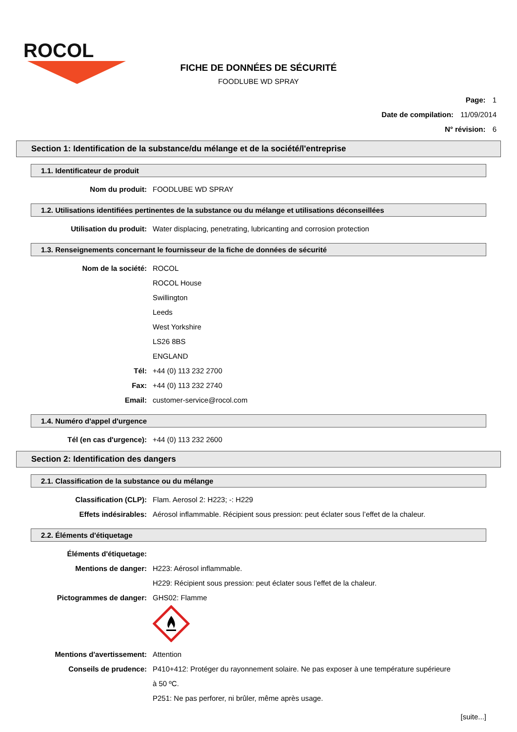ROCOL
FICHE DE DONNÉES DE SÉCURITÉ
FOODLUBE WD SPRAY
Page: 1
Date de compilation: 11/09/2014
N° révision: 6
Section 1: Identification de la substance/du mélange et de la société/l'entreprise
1.1. Identificateur de produit
Nom du produit: FOODLUBE WD SPRAY
1.2. Utilisations identifiées pertinentes de la substance ou du mélange et utilisations déconseillées
Utilisation du produit: Water displacing, penetrating, lubricanting and corrosion protection
1.3. Renseignements concernant le fournisseur de la fiche de données de sécurité
Nom de la société: ROCOL
ROCOL House
Swillington
Leeds
West Yorkshire
LS26 8BS
ENGLAND
Tél: +44 (0) 113 232 2700
Fax: +44 (0) 113 232 2740
Email: customer-service@rocol.com
1.4. Numéro d'appel d'urgence
Tél (en cas d'urgence): +44 (0) 113 232 2600
Section 2: Identification des dangers
2.1. Classification de la substance ou du mélange
Classification (CLP): Flam. Aerosol 2: H223; -: H229
Effets indésirables: Aérosol inflammable. Récipient sous pression: peut éclater sous l’effet de la chaleur.
2.2. Éléments d'étiquetage
Éléments d'étiquetage:
Mentions de danger: H223: Aérosol inflammable.
H229: Récipient sous pression: peut éclater sous l’effet de la chaleur.
Pictogrammes de danger: GHS02: Flamme
Mentions d'avertissement: Attention
Conseils de prudence: P410+412: Protéger du rayonnement solaire. Ne pas exposer à une température supérieure à 50 ºC.
P251: Ne pas perforer, ni brûler, même après usage.
[suite...]